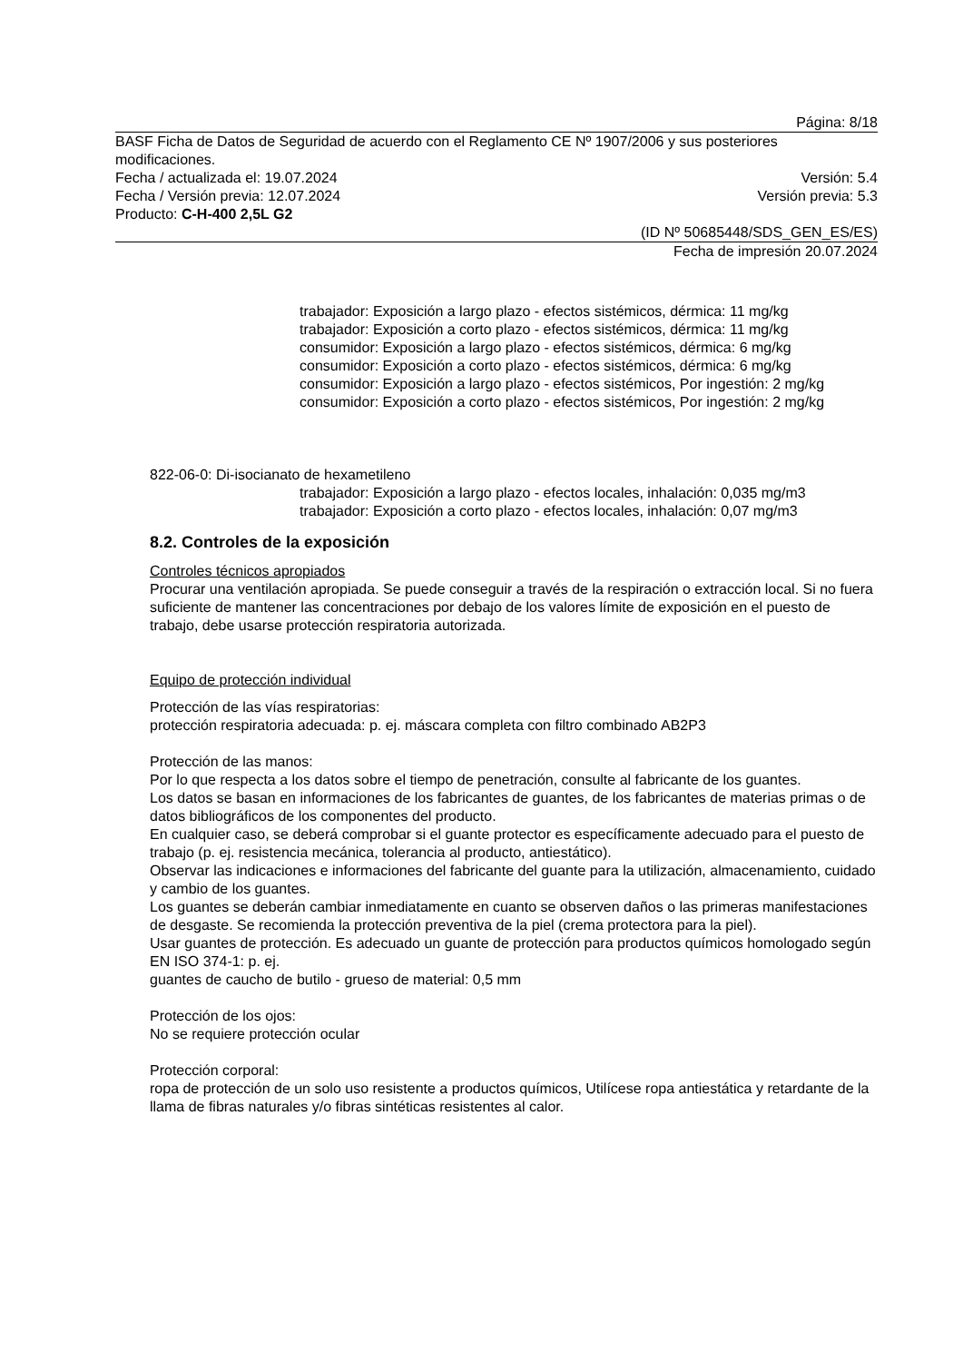Página: 8/18
BASF Ficha de Datos de Seguridad de acuerdo con el Reglamento CE Nº 1907/2006 y sus posteriores modificaciones.
Fecha / actualizada el: 19.07.2024 Versión: 5.4
Fecha / Versión previa: 12.07.2024 Versión previa: 5.3
Producto: C-H-400 2,5L G2
(ID Nº 50685448/SDS_GEN_ES/ES)
Fecha de impresión 20.07.2024
trabajador: Exposición a largo plazo - efectos sistémicos, dérmica: 11 mg/kg
trabajador: Exposición a corto plazo - efectos sistémicos, dérmica: 11 mg/kg
consumidor: Exposición a largo plazo - efectos sistémicos, dérmica: 6 mg/kg
consumidor: Exposición a corto plazo - efectos sistémicos, dérmica: 6 mg/kg
consumidor: Exposición a largo plazo - efectos sistémicos, Por ingestión: 2 mg/kg
consumidor: Exposición a corto plazo - efectos sistémicos, Por ingestión: 2 mg/kg
822-06-0: Di-isocianato de hexametileno
trabajador: Exposición a largo plazo - efectos locales, inhalación: 0,035 mg/m3
trabajador: Exposición a corto plazo - efectos locales, inhalación: 0,07 mg/m3
8.2. Controles de la exposición
Controles técnicos apropiados
Procurar una ventilación apropiada. Se puede conseguir a través de la respiración o extracción local. Si no fuera suficiente de mantener las concentraciones por debajo de los valores límite de exposición en el puesto de trabajo, debe usarse protección respiratoria autorizada.
Equipo de protección individual
Protección de las vías respiratorias:
protección respiratoria adecuada: p. ej. máscara completa con filtro combinado AB2P3
Protección de las manos:
Por lo que respecta a los datos sobre el tiempo de penetración, consulte al fabricante de los guantes.
Los datos se basan en informaciones de los fabricantes de guantes, de los fabricantes de materias primas o de datos bibliográficos de los componentes del producto.
En cualquier caso, se deberá comprobar si el guante protector es específicamente adecuado para el puesto de trabajo (p. ej. resistencia mecánica, tolerancia al producto, antiestático).
Observar las indicaciones e informaciones del fabricante del guante para la utilización, almacenamiento, cuidado y cambio de los guantes.
Los guantes se deberán cambiar inmediatamente en cuanto se observen daños o las primeras manifestaciones de desgaste. Se recomienda la protección preventiva de la piel (crema protectora para la piel).
Usar guantes de protección. Es adecuado un guante de protección para productos químicos homologado según EN ISO 374-1: p. ej.
guantes de caucho de butilo - grueso de material: 0,5 mm
Protección de los ojos:
No se requiere protección ocular
Protección corporal:
ropa de protección de un solo uso resistente a productos químicos, Utilícese ropa antiestática y retardante de la llama de fibras naturales y/o fibras sintéticas resistentes al calor.